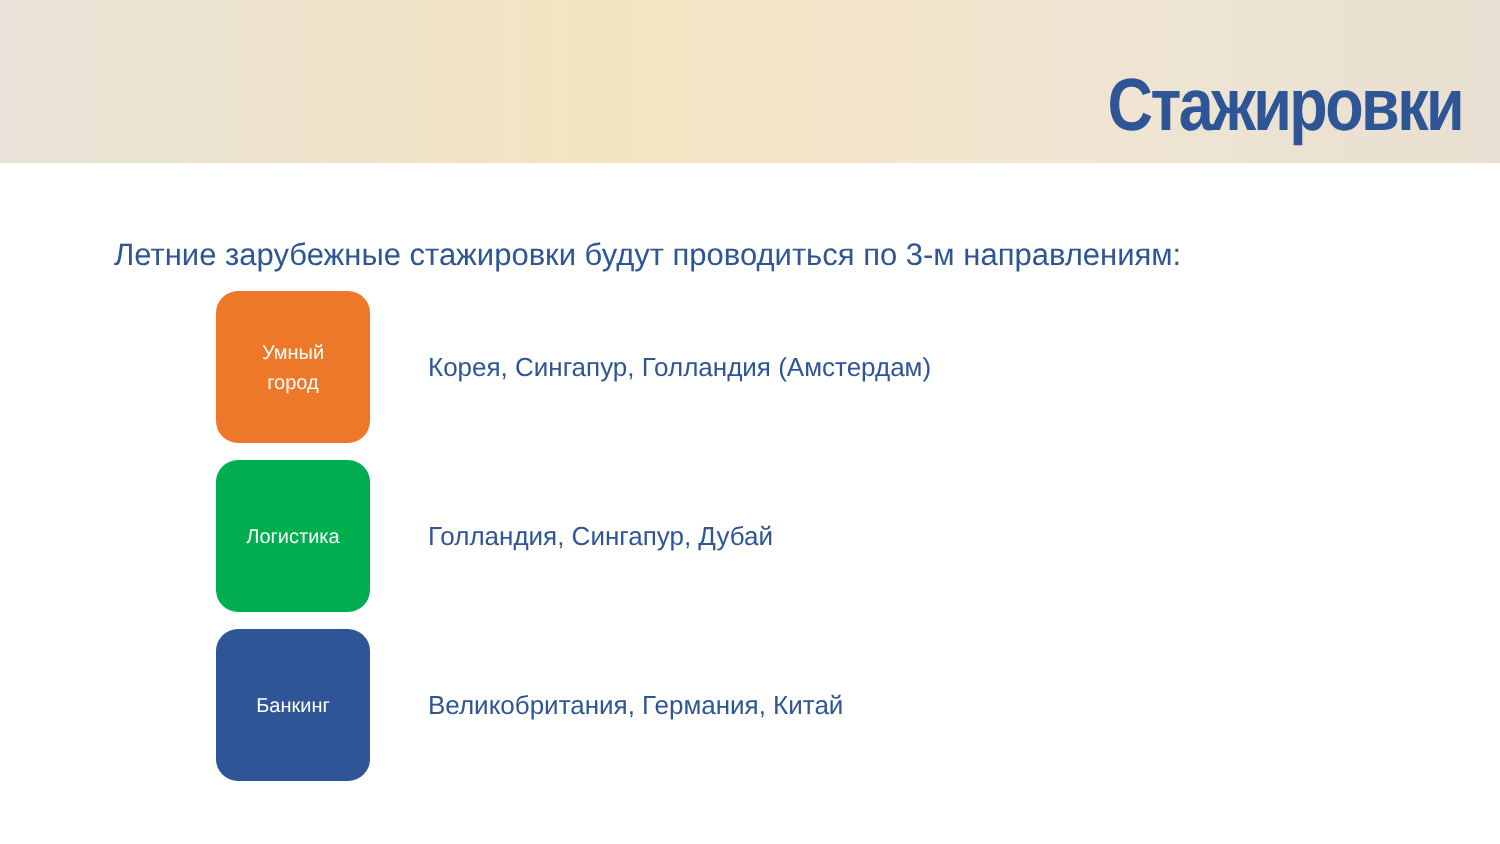Стажировки
Летние зарубежные стажировки будут проводиться по 3-м направлениям:
Умный
город
Корея, Сингапур, Голландия (Амстердам)
Логистика
Голландия, Сингапур, Дубай
Банкинг
Великобритания, Германия, Китай